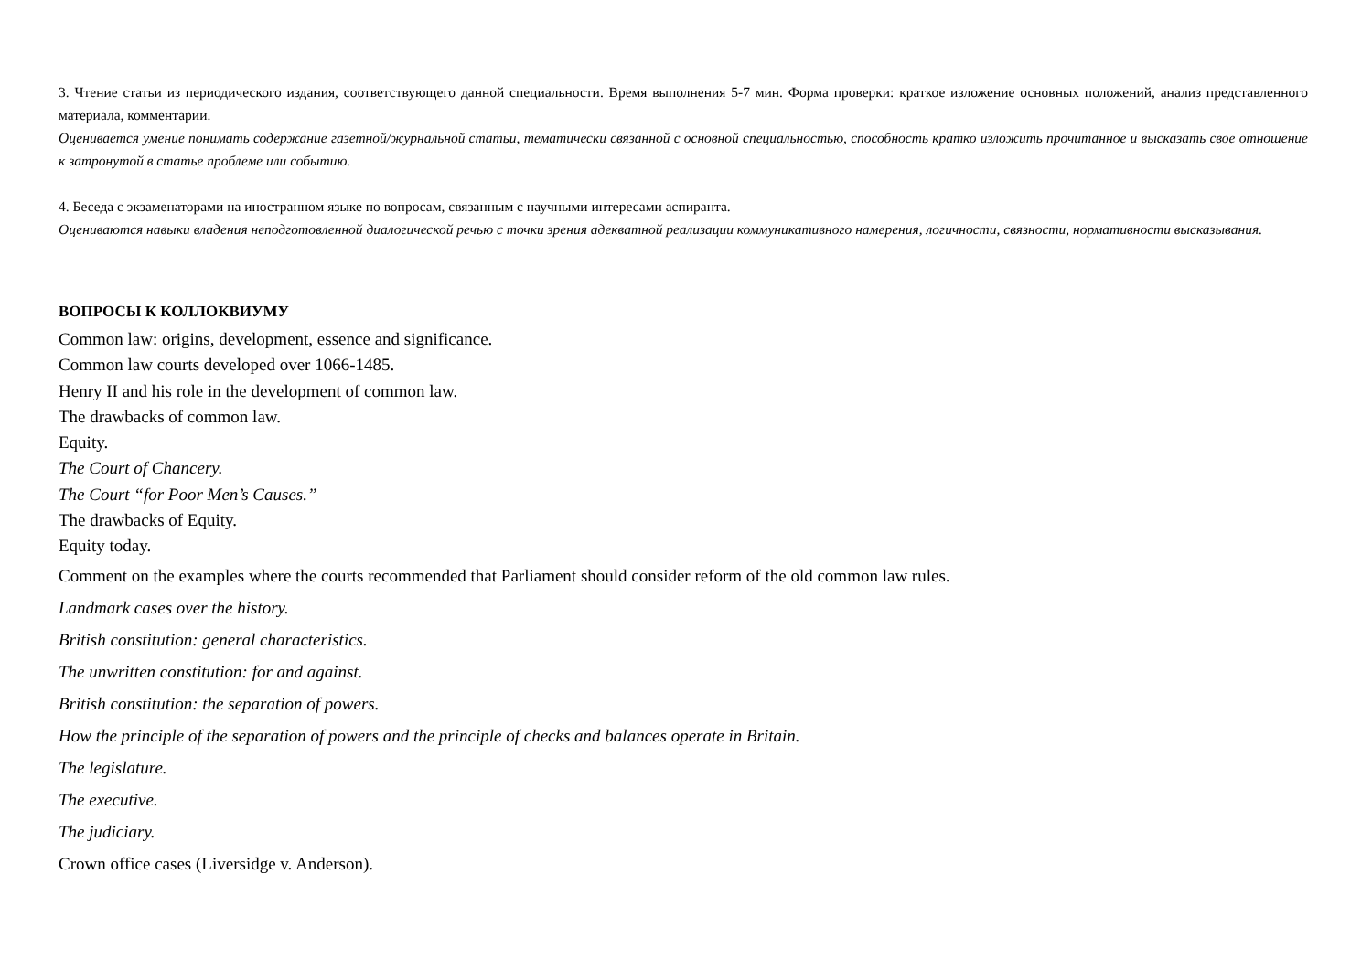3. Чтение статьи из периодического издания, соответствующего данной специальности. Время выполнения 5-7 мин. Форма проверки: краткое изложение основных положений, анализ представленного материала, комментарии.
Оценивается умение понимать содержание газетной/журнальной статьи, тематически связанной с основной специальностью, способность кратко изложить прочитанное и высказать свое отношение к затронутой в статье проблеме или событию.
4. Беседа с экзаменаторами на иностранном языке по вопросам, связанным с научными интересами аспиранта.
Оцениваются навыки владения неподготовленной диалогической речью с точки зрения адекватной реализации коммуникативного намерения, логичности, связности, нормативности высказывания.
ВОПРОСЫ К КОЛЛОКВИУМУ
Common law: origins, development, essence and significance.
Common law courts developed over 1066-1485.
Henry II and his role in the development of common law.
The drawbacks of common law.
Equity.
The Court of Chancery.
The Court “for Poor Men’s Causes.”
The drawbacks of Equity.
Equity today.
Comment on the examples where the courts recommended that Parliament should consider reform of the old common law rules.
Landmark cases over the history.
British constitution: general characteristics.
The unwritten constitution: for and against.
British constitution: the separation of powers.
How the principle of the separation of powers and the principle of checks and balances operate in Britain.
The legislature.
The executive.
The judiciary.
Crown office cases (Liversidge v. Anderson).